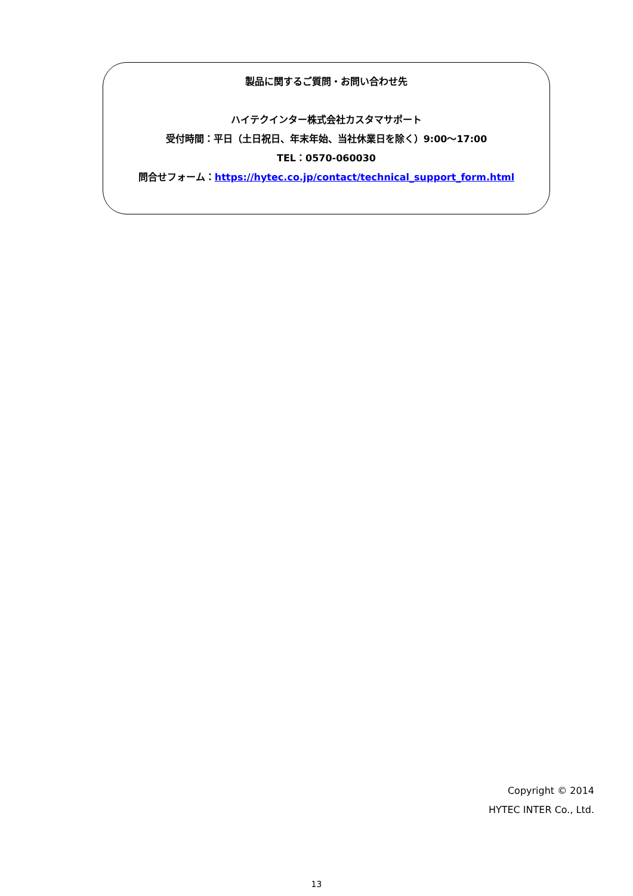製品に関するご質問・お問い合わせ先
ハイテクインター株式会社カスタマサポート
受付時間：平日（土日祝日、年末年始、当社休業日を除く）9:00～17:00
TEL：0570-060030
問合せフォーム：https://hytec.co.jp/contact/technical_support_form.html
Copyright © 2014
HYTEC INTER Co., Ltd.
13